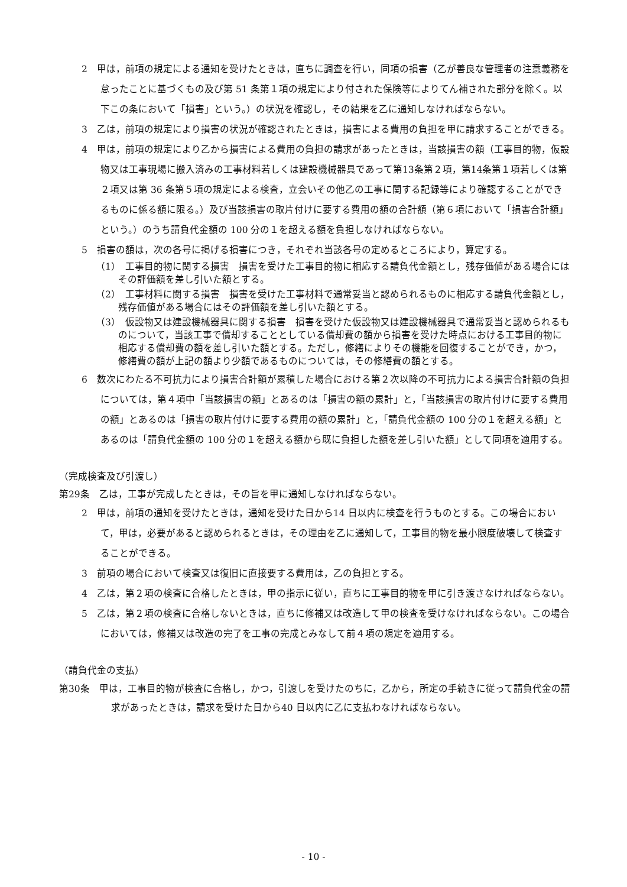2　甲は，前項の規定による通知を受けたときは，直ちに調査を行い，同項の損害（乙が善良な管理者の注意義務を怠ったことに基づくもの及び第 51 条第１項の規定により付された保険等によりてん補された部分を除く。以下この条において「損害」という。）の状況を確認し，その結果を乙に通知しなければならない。
3　乙は，前項の規定により損害の状況が確認されたときは，損害による費用の負担を甲に請求することができる。
4　甲は，前項の規定により乙から損害による費用の負担の請求があったときは，当該損害の額（工事目的物，仮設物又は工事現場に搬入済みの工事材料若しくは建設機械器具であって第13条第２項，第14条第１項若しくは第２項又は第 36 条第５項の規定による検査，立会いその他乙の工事に関する記録等により確認することができるものに係る額に限る。）及び当該損害の取片付けに要する費用の額の合計額（第６項において「損害合計額」という。）のうち請負代金額の 100 分の１を超える額を負担しなければならない。
5　損害の額は，次の各号に掲げる損害につき，それぞれ当該各号の定めるところにより，算定する。
（1）　工事目的物に関する損害　損害を受けた工事目的物に相応する請負代金額とし，残存価値がある場合にはその評価額を差し引いた額とする。
（2）　工事材料に関する損害　損害を受けた工事材料で通常妥当と認められるものに相応する請負代金額とし，残存価値がある場合にはその評価額を差し引いた額とする。
（3）　仮設物又は建設機械器具に関する損害　損害を受けた仮設物又は建設機械器具で通常妥当と認められるものについて，当該工事で償却することとしている償却費の額から損害を受けた時点における工事目的物に相応する償却費の額を差し引いた額とする。ただし，修繕によりその機能を回復することができ，かつ，修繕費の額が上記の額より少額であるものについては，その修繕費の額とする。
6　数次にわたる不可抗力により損害合計額が累積した場合における第２次以降の不可抗力による損害合計額の負担については，第４項中「当該損害の額」とあるのは「損害の額の累計」と，「当該損害の取片付けに要する費用の額」とあるのは「損害の取片付けに要する費用の額の累計」と，「請負代金額の 100 分の１を超える額」とあるのは「請負代金額の 100 分の１を超える額から既に負担した額を差し引いた額」として同項を適用する。
（完成検査及び引渡し）
第29条　乙は，工事が完成したときは，その旨を甲に通知しなければならない。
2　甲は，前項の通知を受けたときは，通知を受けた日から14 日以内に検査を行うものとする。この場合において，甲は，必要があると認められるときは，その理由を乙に通知して，工事目的物を最小限度破壊して検査することができる。
3　前項の場合において検査又は復旧に直接要する費用は，乙の負担とする。
4　乙は，第２項の検査に合格したときは，甲の指示に従い，直ちに工事目的物を甲に引き渡さなければならない。
5　乙は，第２項の検査に合格しないときは，直ちに修補又は改造して甲の検査を受けなければならない。この場合においては，修補又は改造の完了を工事の完成とみなして前４項の規定を適用する。
（請負代金の支払）
第30条　甲は，工事目的物が検査に合格し，かつ，引渡しを受けたのちに，乙から，所定の手続きに従って請負代金の請求があったときは，請求を受けた日から40 日以内に乙に支払わなければならない。
- 10 -